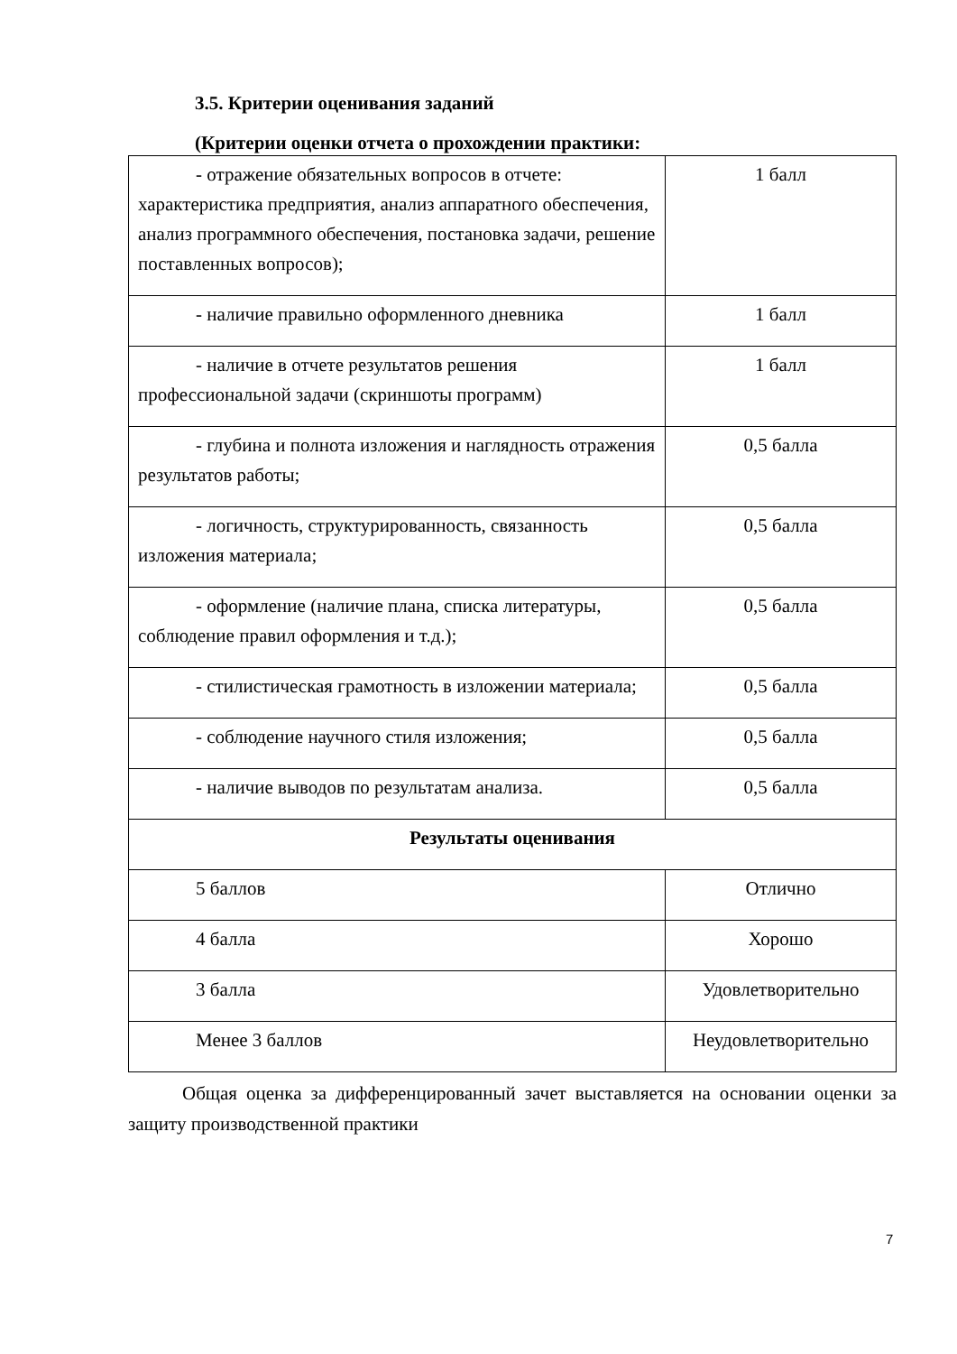3.5. Критерии оценивания заданий
(Критерии оценки отчета о прохождении практики:
| - отражение обязательных вопросов в отчете: характеристика предприятия, анализ аппаратного обеспечения, анализ программного обеспечения, постановка задачи, решение поставленных вопросов); | 1 балл |
| - наличие правильно оформленного дневника | 1 балл |
| - наличие в отчете результатов решения профессиональной задачи (скриншоты программ) | 1 балл |
| - глубина и полнота изложения и наглядность отражения результатов работы; | 0,5 балла |
| - логичность, структурированность, связанность изложения материала; | 0,5 балла |
| - оформление (наличие плана, списка литературы, соблюдение правил оформления и т.д.); | 0,5 балла |
| - стилистическая грамотность в изложении материала; | 0,5 балла |
| - соблюдение научного стиля изложения; | 0,5 балла |
| - наличие выводов по результатам анализа. | 0,5 балла |
| Результаты оценивания | |
| 5 баллов | Отлично |
| 4 балла | Хорошо |
| 3 балла | Удовлетворительно |
| Менее 3 баллов | Неудовлетворительно |
Общая оценка за дифференцированный зачет выставляется на основании оценки за защиту производственной практики
7